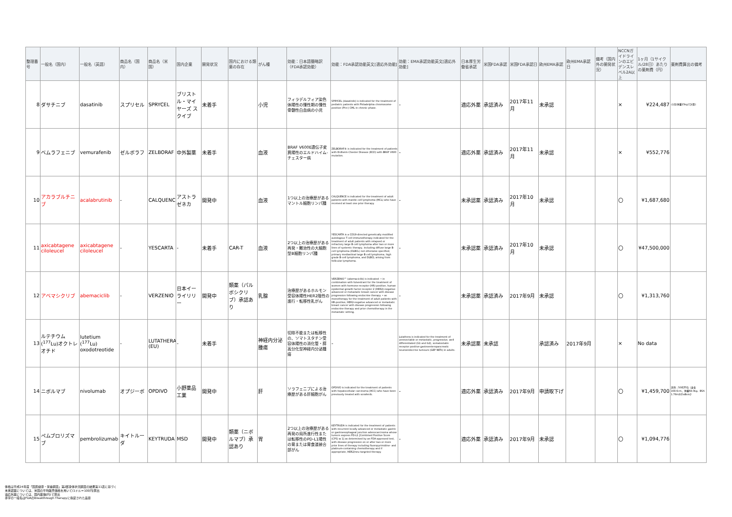| 整理番号 | 一般名（国内） | 一般名（英語） | 商品名（国内） | 商品名（米国） | 国内企業 | 開発状況 | 国内における類薬の存在 | がん種 | 効能：日本語簡略訳（FDA承認効能） | 効能：FDA承認効能英文[適応外効能] | 効能：EMA承認効能英文[適応外効能] | 日本厚生労働省承認 | 米国FDA承認 | 米国FDA承認日 | 欧州EMA承認 | 欧州EMA承認日 | 備考（国内外の開発状況） | NCCNガイドラインのエビデンスレベル2A以上 | 1ヶ月（1サイクル/28日）あたりの薬剤費（円） | 薬剤費算出の備考 |
| --- | --- | --- | --- | --- | --- | --- | --- | --- | --- | --- | --- | --- | --- | --- | --- | --- | --- | --- | --- | --- |
| 8 | ダサチニブ | dasatinib | スプリセル | SPRYCEL | ブリストル・マイヤーズ スクイブ | 未着手 | | 小児 | フィラデルフィア染色体陽性の慢性期の慢性骨髄性白血病の小児 | SPRYCEL (dasatinib) is indicated for the treatment of pediatric patients with Philadelphia chromosome-positive (Ph+) CML in chronic phase. | - | 適応外薬 | 承認済み | 2017年11月 | 未承認 | | | × | ¥224,487 | 小児(体重15kgで計算) |
| 9 | ベムラフェニブ | vemurafenib | ゼルボラフ | ZELBORAF | 中外製薬 | 未着手 | | 血液 | BRAF V600E遺伝子変異陽性のエルドハイム-チェスター病 | ZELBORAF® is indicated for the treatment of patients with Erdheim-Chester Disease (ECD) with BRAF V600 mutation. | - | 適応外薬 | 承認済み | 2017年11月 | 未承認 | | | × | ¥552,776 | |
| 10 | アカラブルチニブ | acalabrutinib | - | CALQUENCE | アストラゼネカ | 開発中 | | 血液 | 1つ以上の治療歴があるマントル細胞リンパ腫 | CALQUENCE is indicated for the treatment of adult patients with mantle cell lymphoma (MCL) who have received at least one prior therapy. | - | 未承認薬 | 承認済み | 2017年10月 | 未承認 | | | 〇 | ¥1,687,680 | |
| 11 | axicabtagene ciloleucel | axicabtagene ciloleucel | - | YESCARTA | - | 未着手 | CAR-T | 血液 | 2つ以上の治療歴がある再発・難治性の大細胞型B細胞リンパ腫 | YESCARTA is a CD19-directed genetically modified autologous T cell immunotherapy indicated for the treatment of adult patients with relapsed or refractory large B-cell lymphoma after two or more lines of systemic therapy, including diffuse large B-cell lymphoma (DLBCL) not otherwise specified, primary mediastinal large B-cell lymphoma, high grade B-cell lymphoma, and DLBCL arising from follicular lymphoma. | - | 未承認薬 | 承認済み | 2017年10月 | 未承認 | | | 〇 | ¥47,500,000 | |
| 12 | アベマシクリブ | abemaciclib | - | VERZENIO | 日本イーライリリー | 開発中 | 類薬（パルボシクリブ）承認あり | 乳腺 | 治療歴があるホルモン受容体陽性HER2陰性の進行・転移性乳がん | VERZENIO™ (abemaciclib) is indicated: • in combination with fulvestrant for the treatment of women with hormone receptor (HR)-positive, human epidermal growth factor receptor 2 (HER2)-negative advanced or metastatic breast cancer with disease progression following endocrine therapy. • as monotherapy for the treatment of adult patients with HR-positive, HER2-negative advanced or metastatic breast cancer with disease progression following endocrine therapy and prior chemotherapy in the metastatic setting. | - | 未承認薬 | 承認済み | 2017年9月 | 未承認 | | | 〇 | ¥1,313,760 | |
| 13 | ルテチウム(<sup>177</sup>Lu)オクトレオチド | lutetium (<sup>177</sup>Lu) oxodotreotide | - | LUTATHERA (EU) | - | 未着手 | | 神経内分泌腫瘍 | 切除不能または転移性の、ソマトスタチン受容体陽性の消化管・膵高分化型神経内分泌腫瘍 | - | Lutathera is indicated for the treatment of unresectable or metastatic, progressive, well differentiated (G1 and G2), somatostatin receptor positive gastroenteropancreatic neuroendocrine tumours (GEP NETs) in adults. | 未承認薬 | 未承認 | | 承認済み | 2017年9月 | | × | No data | |
| 14 | ニボルマブ | nivolumab | オプジーボ | OPDIVO | 小野薬品工業 | 開発中 | | 肝 | ソラフェニブによる治療歴がある肝細胞がん | OPDIVO is indicated for the treatment of patients with hepatocellular carcinoma (HCC) who have been previously treated with sorafenib. | - | 適応外薬 | 承認済み | 2017年9月 | 申請取下げ | | | 〇 | ¥1,459,700 | 男性：50代平均（身長168.6cm、体重68.0kg、BSA 1.78m2(DuBois)） |
| 15 | ペムブロリズマブ | pembrolizumab | キイトルーダ | KEYTRUDA | MSD | 開発中 | 類薬（ニボルマブ）承認あり | 胃 | 2つ以上の治療歴がある再発の局所進行性または転移性のPD-L1陽性の胃または胃食道接合部がん | KEYTRUDA is indicated for the treatment of patients with recurrent locally advanced or metastatic gastric or gastroesophageal junction adenocarcinoma whose tumors express PD-L1 [Combined Positive Score (CPS) ≥ 1] as determined by an FDA-approved test, with disease progression on or after two or more prior lines of therapy including fluoropyrimidine- and platinum-containing chemotherapy and if appropriate, HER2/neu-targeted therapy. | - | 適応外薬 | 承認済み | 2017年9月 | 未承認 | | | 〇 | ¥1,094,776 | |
体格は平成24年度「国民健康・栄養調査」第2部身体状況調査の結果第11表に基づく
未承認薬については、米国の平均販売価格を用いて(1ドル＝100円)算出
適応外薬については、国内薬価(円)で算出
赤字の一般名はFDAのBreakthrough Therapyに指定された品目